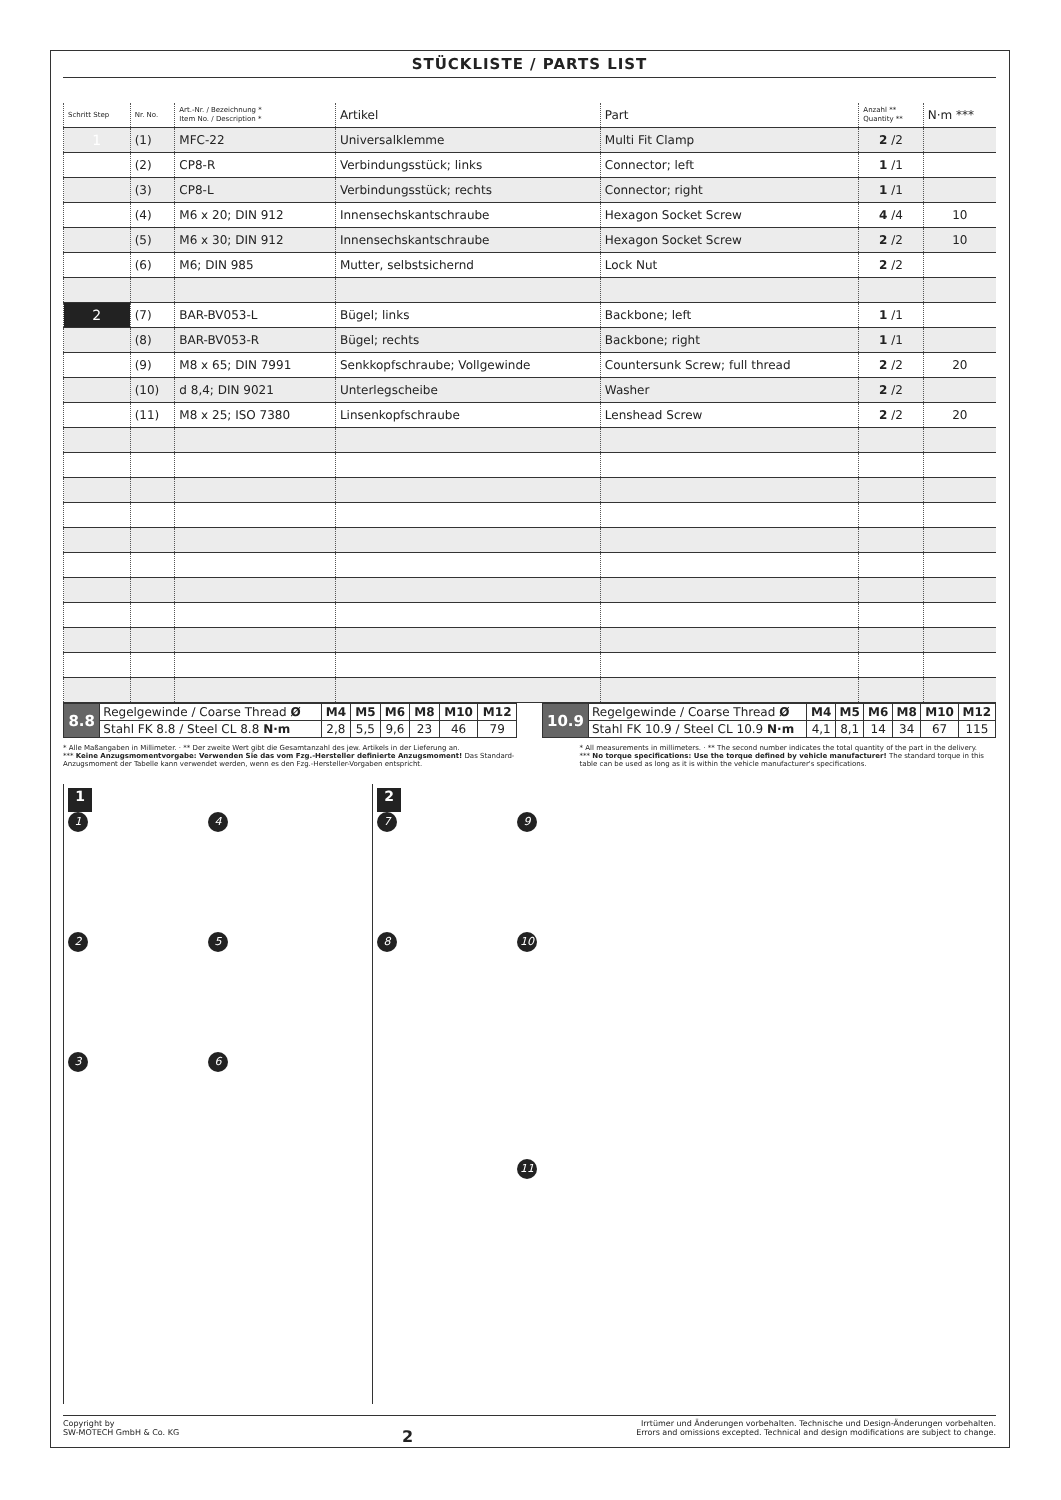STÜCKLISTE / PARTS LIST
| Schritt Step | Nr. No. | Art.-Nr. / Bezeichnung * Item No. / Description * | Artikel | Part | Anzahl ** Quantity ** | N·m *** |
| --- | --- | --- | --- | --- | --- | --- |
| 1 | (1) | MFC-22 | Universalklemme | Multi Fit Clamp | 2 /2 | |
| | (2) | CP8-R | Verbindungsstück; links | Connector; left | 1 /1 | |
| | (3) | CP8-L | Verbindungsstück; rechts | Connector; right | 1 /1 | |
| | (4) | M6 x 20; DIN 912 | Innensechskantschraube | Hexagon Socket Screw | 4 /4 | 10 |
| | (5) | M6 x 30; DIN 912 | Innensechskantschraube | Hexagon Socket Screw | 2 /2 | 10 |
| | (6) | M6; DIN 985 | Mutter, selbstsichernd | Lock Nut | 2 /2 | |
| 2 | (7) | BAR-BV053-L | Bügel; links | Backbone; left | 1 /1 | |
| | (8) | BAR-BV053-R | Bügel; rechts | Backbone; right | 1 /1 | |
| | (9) | M8 x 65; DIN 7991 | Senkkopfschraube; Vollgewinde | Countersunk Screw; full thread | 2 /2 | 20 |
| | (10) | d 8,4; DIN 9021 | Unterlegscheibe | Washer | 2 /2 | |
| | (11) | M8 x 25; ISO 7380 | Linsenkopfschraube | Lenshead Screw | 2 /2 | 20 |
| 8.8 | Regelgewinde / Coarse Thread Ø | M4 | M5 | M6 | M8 | M10 | M12 |
| | Stahl FK 8.8 / Steel CL 8.8 N·m | 2,8 | 5,5 | 9,6 | 23 | 46 | 79 |
| 10.9 | Regelgewinde / Coarse Thread Ø | M4 | M5 | M6 | M8 | M10 | M12 |
| | Stahl FK 10.9 / Steel CL 10.9 N·m | 4,1 | 8,1 | 14 | 34 | 67 | 115 |
* Alle Maßangaben in Millimeter. · ** Der zweite Wert gibt die Gesamtanzahl des jew. Artikels in der Lieferung an.
*** Keine Anzugsmomentvorgabe: Verwenden Sie das vom Fzg.-Hersteller definierte Anzugsmoment! Das Standard-Anzugsmoment der Tabelle kann verwendet werden, wenn es den Fzg.-Hersteller-Vorgaben entspricht.
* All measurements in millimeters. · ** The second number indicates the total quantity of the part in the delivery.
*** No torque specifications: Use the torque defined by vehicle manufacturer! The standard torque in this table can be used as long as it is within the vehicle manufacturer's specifications.
1
142536
2
7 9
8 10
11
Copyright by
SW-MOTECH GmbH & Co. KG
2
Irrtümer und Änderungen vorbehalten. Technische und Design-Änderungen vorbehalten.
Errors and omissions excepted. Technical and design modifications are subject to change.